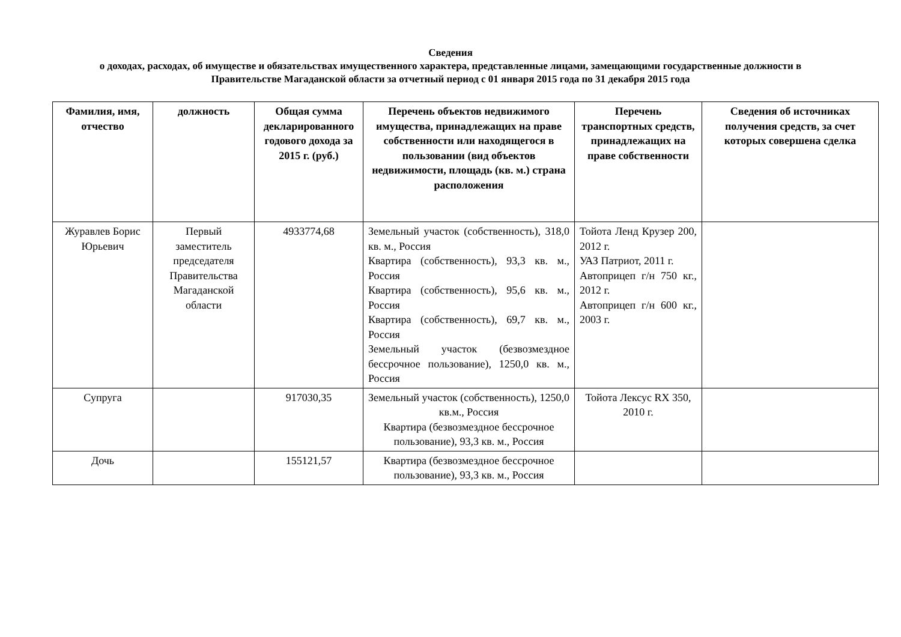Сведения
о доходах, расходах, об имуществе и обязательствах имущественного характера, представленные лицами, замещающими государственные должности в Правительстве Магаданской области за отчетный период с 01 января 2015 года по 31 декабря 2015 года
| Фамилия, имя, отчество | должность | Общая сумма декларированного годового дохода за 2015 г. (руб.) | Перечень объектов недвижимого имущества, принадлежащих на праве собственности или находящегося в пользовании (вид объектов недвижимости, площадь (кв. м.) страна расположения | Перечень транспортных средств, принадлежащих на праве собственности | Сведения об источниках получения средств, за счет которых совершена сделка |
| --- | --- | --- | --- | --- | --- |
| Журавлев Борис Юрьевич | Первый заместитель председателя Правительства Магаданской области | 4933774,68 | Земельный участок (собственность), 318,0 кв. м., Россия Квартира (собственность), 93,3 кв. м., Россия Квартира (собственность), 95,6 кв. м., Россия Квартира (собственность), 69,7 кв. м., Россия Земельный участок (безвозмездное бессрочное пользование), 1250,0 кв. м., Россия | Тойота Ленд Крузер 200, 2012 г. УАЗ Патриот, 2011 г. Автоприцеп г/н 750 кг., 2012 г. Автоприцеп г/н 600 кг., 2003 г. | |
| Супруга | | 917030,35 | Земельный участок (собственность), 1250,0 кв.м., Россия Квартира (безвозмездное бессрочное пользование), 93,3 кв. м., Россия | Тойота Лексус RX 350, 2010 г. | |
| Дочь | | 155121,57 | Квартира (безвозмездное бессрочное пользование), 93,3 кв. м., Россия | | |